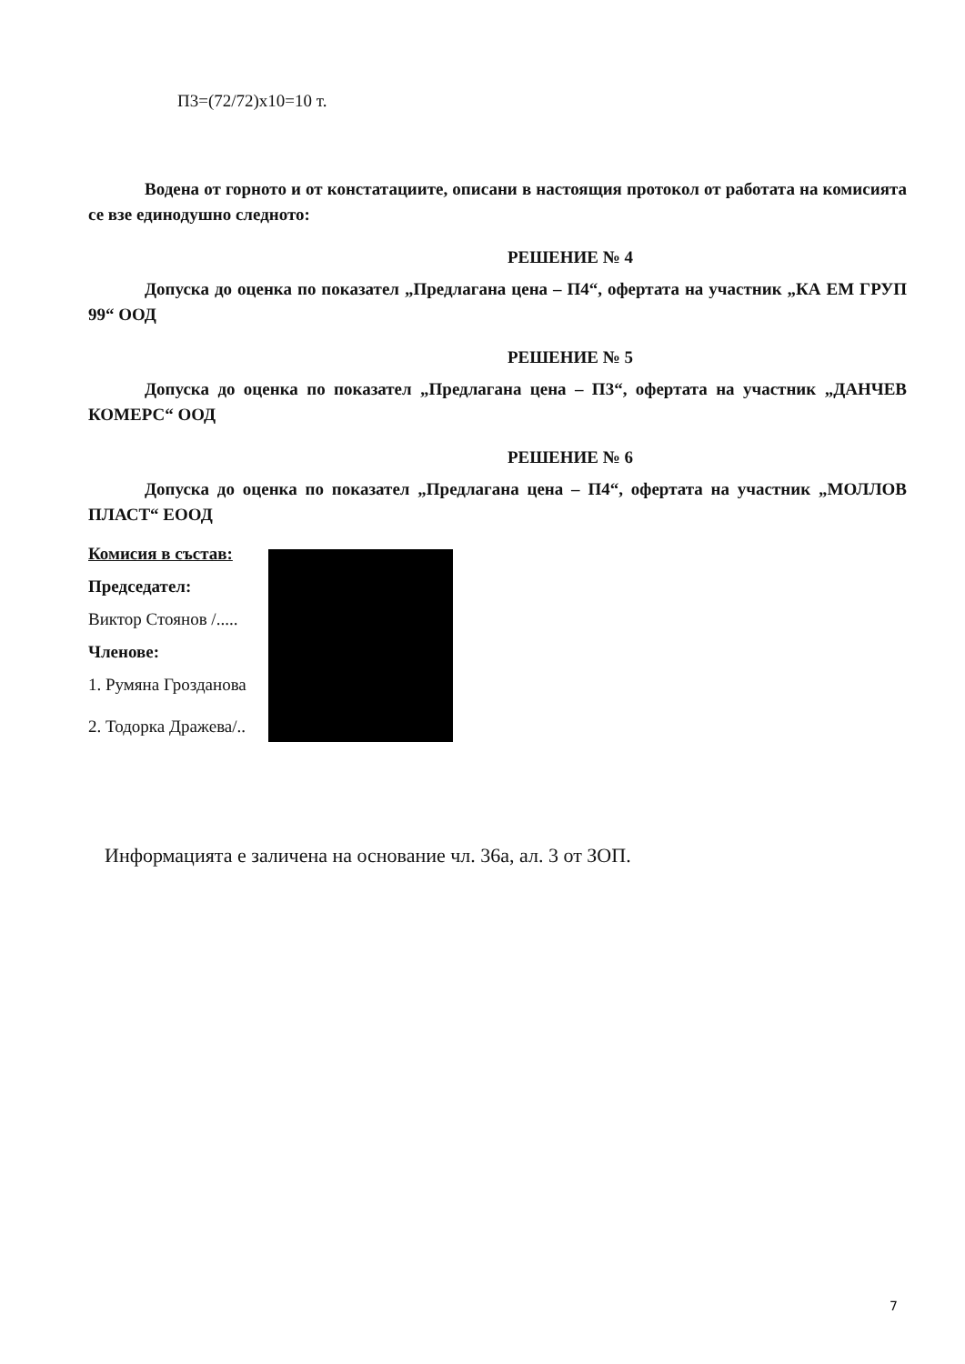П3=(72/72)x10=10 т.
Водена от горното и от констатациите, описани в настоящия протокол от работата на комисията се взе единодушно следното:
РЕШЕНИЕ № 4
Допуска до оценка по показател „Предлагана цена – П4“, офертата на участник „КА ЕМ ГРУП 99“ ООД
РЕШЕНИЕ № 5
Допуска до оценка по показател „Предлагана цена – П3“, офертата на участник „ДАНЧЕВ КОМЕРС“ ООД
РЕШЕНИЕ № 6
Допуска до оценка по показател „Предлагана цена – П4“, офертата на участник „МОЛЛОВ ПЛАСТ“ ЕООД
Комисия в състав:
Председател:
Виктор Стоянов /.....
Членове:
1. Румяна Грозданова
2. Тодорка Дражева/..
Информацията е заличена на основание чл. 36а, ал. 3 от ЗОП.
7